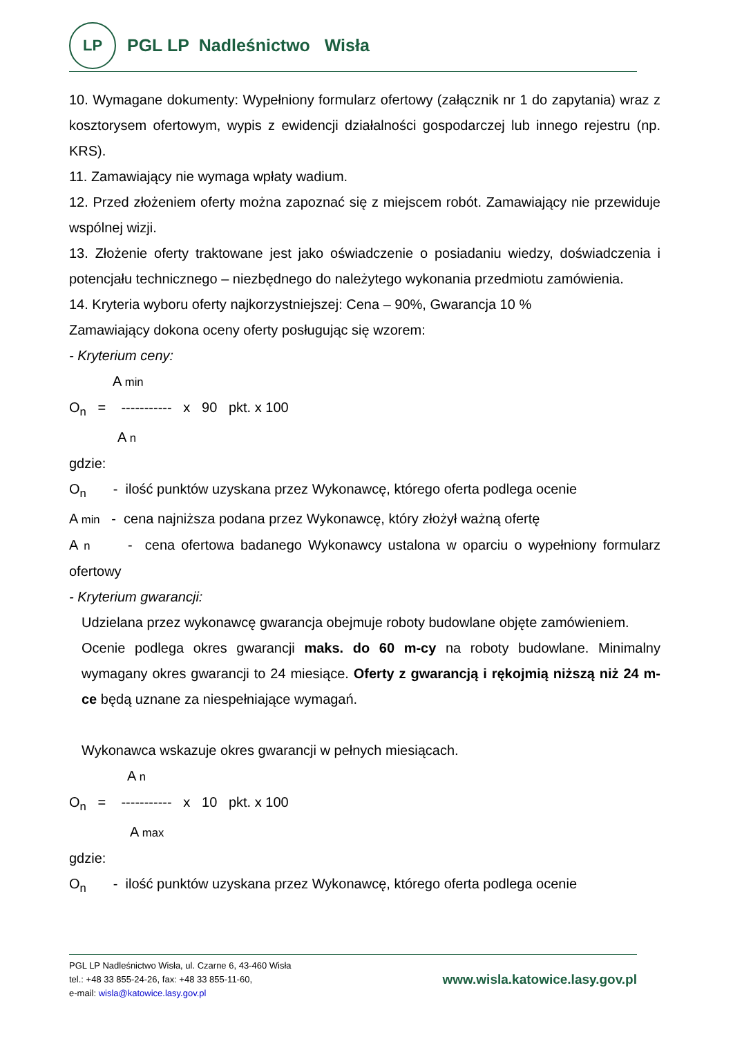LP
PGL LP Nadleśnictwo Wisła
10. Wymagane dokumenty: Wypełniony formularz ofertowy (załącznik nr 1 do zapytania) wraz z kosztorysem ofertowym, wypis z ewidencji działalności gospodarczej lub innego rejestru (np. KRS).
11. Zamawiający nie wymaga wpłaty wadium.
12. Przed złożeniem oferty można zapoznać się z miejscem robót. Zamawiający nie przewiduje wspólnej wizji.
13. Złożenie oferty traktowane jest jako oświadczenie o posiadaniu wiedzy, doświadczenia i potencjału technicznego – niezbędnego do należytego wykonania przedmiotu zamówienia.
14. Kryteria wyboru oferty najkorzystniejszej: Cena – 90%, Gwarancja 10 %
Zamawiający dokona oceny oferty posługując się wzorem:
- Kryterium ceny:
A min
O<sub>n</sub> = ----------- x 90 pkt. x 100
A n
gdzie:
O<sub>n</sub> - ilość punktów uzyskana przez Wykonawcę, którego oferta podlega ocenie
A min - cena najniższa podana przez Wykonawcę, który złożył ważną ofertę
A n - cena ofertowa badanego Wykonawcy ustalona w oparciu o wypełniony formularz ofertowy
- Kryterium gwarancji:
Udzielana przez wykonawcę gwarancja obejmuje roboty budowlane objęte zamówieniem.
Ocenie podlega okres gwarancji maks. do 60 m-cy na roboty budowlane. Minimalny wymagany okres gwarancji to 24 miesiące. Oferty z gwarancją i rękojmią niższą niż 24 m-ce będą uznane za niespełniające wymagań.
Wykonawca wskazuje okres gwarancji w pełnych miesiącach.
A n
O<sub>n</sub> = ----------- x 10 pkt. x 100
A max
gdzie:
O<sub>n</sub> - ilość punktów uzyskana przez Wykonawcę, którego oferta podlega ocenie
PGL LP Nadleśnictwo Wisła, ul. Czarne 6, 43-460 Wisła
tel.: +48 33 855-24-26, fax: +48 33 855-11-60,
e-mail: wisla@katowice.lasy.gov.pl
www.wisla.katowice.lasy.gov.pl